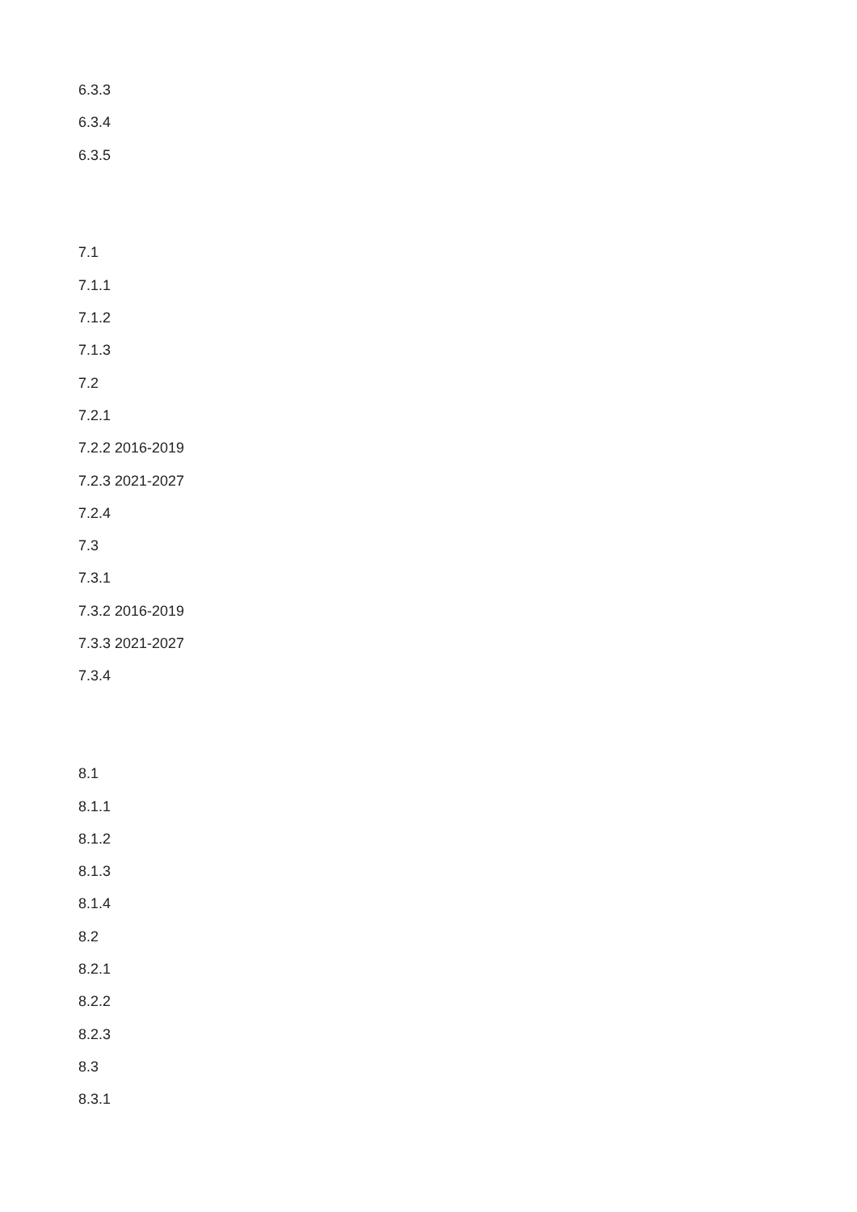6.3.3
6.3.4
6.3.5
7.1
7.1.1
7.1.2
7.1.3
7.2
7.2.1
7.2.2 2016-2019
7.2.3 2021-2027
7.2.4
7.3
7.3.1
7.3.2 2016-2019
7.3.3 2021-2027
7.3.4
8.1
8.1.1
8.1.2
8.1.3
8.1.4
8.2
8.2.1
8.2.2
8.2.3
8.3
8.3.1